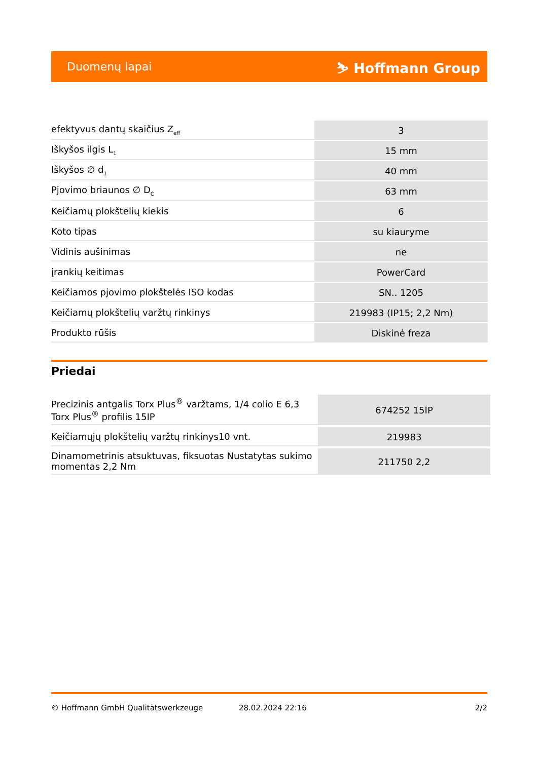Duomenų lapai ⛷ Hoffmann Group
| efektyvus dantų skaičius Z<sub>eff</sub> | 3 |
| Iškyšos ilgis L<sub>1</sub> | 15 mm |
| Iškyšos ∅ d<sub>1</sub> | 40 mm |
| Pjovimo briaunos ∅ D<sub>C</sub> | 63 mm |
| Keičiamų plokštelių kiekis | 6 |
| Koto tipas | su kiauryme |
| Vidinis aušinimas | ne |
| įrankių keitimas | PowerCard |
| Keičiamos pjovimo plokštelės ISO kodas | SN.. 1205 |
| Keičiamų plokštelių varžtų rinkinys | 219983 (IP15; 2,2 Nm) |
| Produkto rūšis | Diskinė freza |
Priedai
| Precizinis antgalis Torx Plus<sup>®</sup> varžtams, 1/4 colio E 6,3 Torx Plus<sup>®</sup> profilis 15IP | 674252 15IP |
| Keičiamųjų plokštelių varžtų rinkinys10 vnt. | 219983 |
| Dinamometrinis atsuktuvas, fiksuotas Nustatytas sukimo momentas 2,2 Nm | 211750 2,2 |
© Hoffmann GmbH Qualitätswerkzeuge 28.02.2024 22:16 2/2